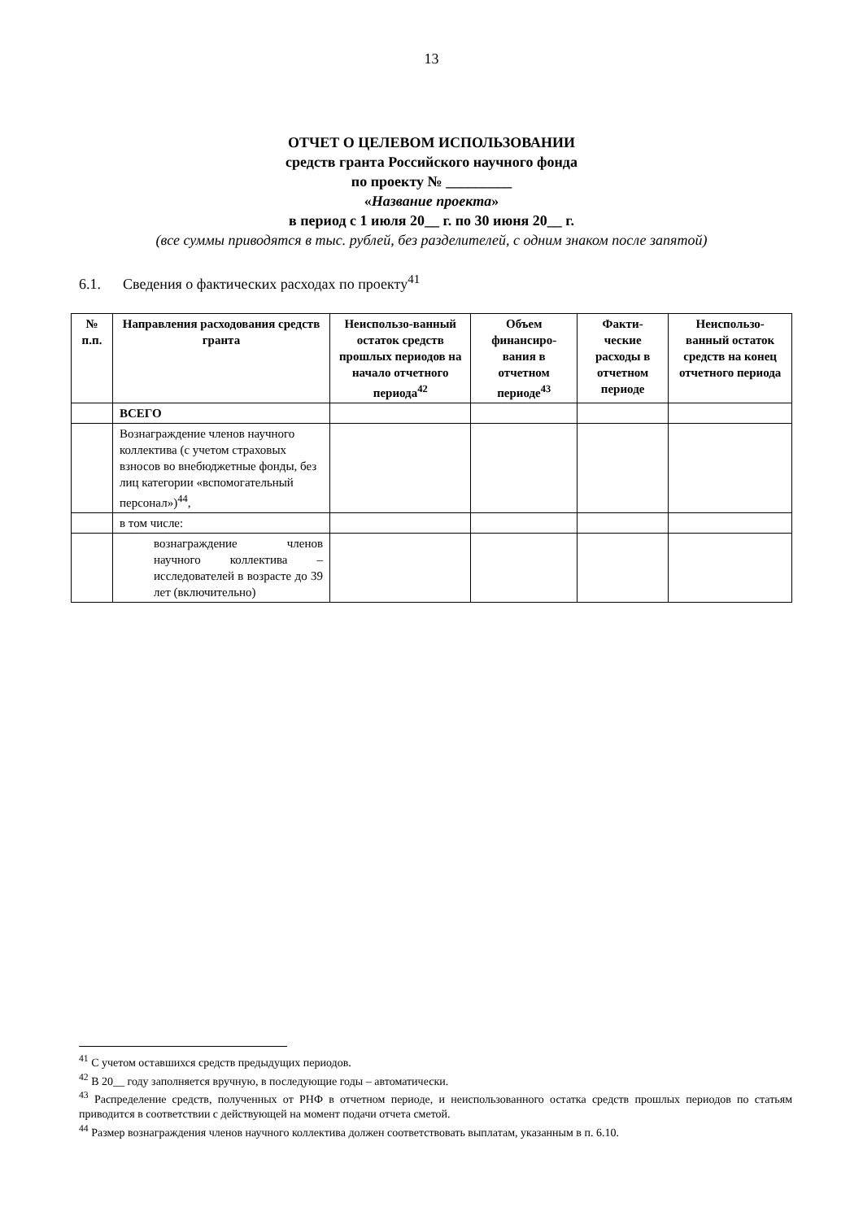13
ОТЧЕТ О ЦЕЛЕВОМ ИСПОЛЬЗОВАНИИ
средств гранта Российского научного фонда
по проекту № _________
«Название проекта»
в период с 1 июля 20__ г. по 30 июня 20__ г.
(все суммы приводятся в тыс. рублей, без разделителей, с одним знаком после запятой)
6.1. Сведения о фактических расходах по проекту<sup>41</sup>
| № п.п. | Направления расходования средств гранта | Неиспользо-ванный остаток средств прошлых периодов на начало отчетного периода<sup>42</sup> | Объем финансиро-вания в отчетном периоде<sup>43</sup> | Факти-ческие расходы в отчетном периоде | Неиспользо-ванный остаток средств на конец отчетного периода |
| --- | --- | --- | --- | --- | --- |
| | ВСЕГО | | | | |
| | Вознаграждение членов научного коллектива (с учетом страховых взносов во внебюджетные фонды, без лиц категории «вспомогательный персонал»)<sup>44</sup>, | | | | |
| | в том числе: | | | | |
| | вознаграждение членов научного коллектива – исследователей в возрасте до 39 лет (включительно) | | | | |
<sup>41</sup> С учетом оставшихся средств предыдущих периодов.
<sup>42</sup> В 20__ году заполняется вручную, в последующие годы – автоматически.
<sup>43</sup> Распределение средств, полученных от РНФ в отчетном периоде, и неиспользованного остатка средств прошлых периодов по статьям приводится в соответствии с действующей на момент подачи отчета сметой.
<sup>44</sup> Размер вознаграждения членов научного коллектива должен соответствовать выплатам, указанным в п. 6.10.